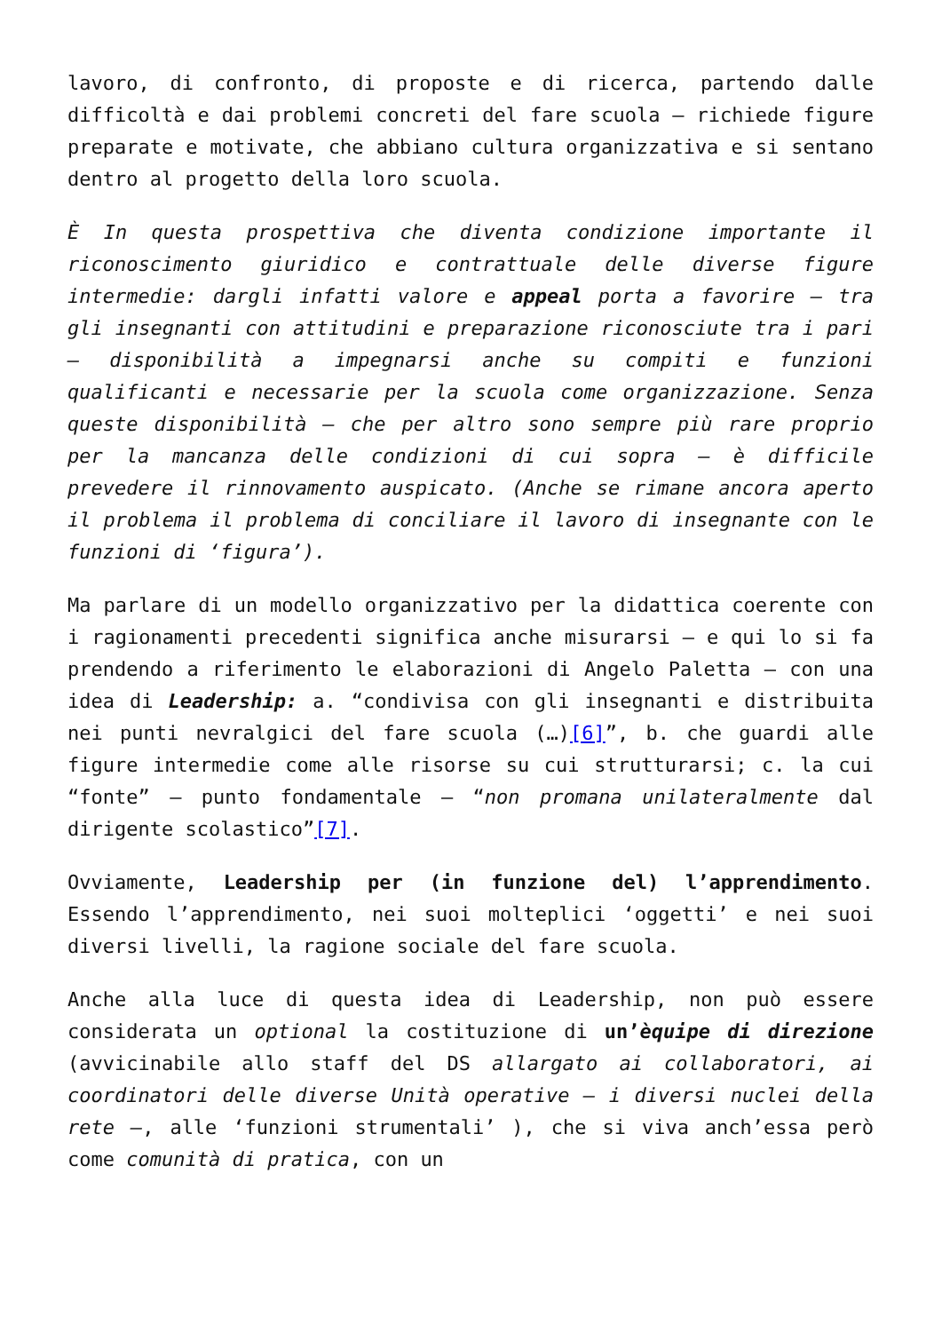lavoro, di confronto, di proposte e di ricerca, partendo dalle difficoltà e dai problemi concreti del fare scuola – richiede figure preparate e motivate, che abbiano cultura organizzativa e si sentano dentro al progetto della loro scuola.
È In questa prospettiva che diventa condizione importante il riconoscimento giuridico e contrattuale delle diverse figure intermedie: dargli infatti valore e appeal porta a favorire – tra gli insegnanti con attitudini e preparazione riconosciute tra i pari – disponibilità a impegnarsi anche su compiti e funzioni qualificanti e necessarie per la scuola come organizzazione. Senza queste disponibilità – che per altro sono sempre più rare proprio per la mancanza delle condizioni di cui sopra – è difficile prevedere il rinnovamento auspicato. (Anche se rimane ancora aperto il problema il problema di conciliare il lavoro di insegnante con le funzioni di ‘figura’).
Ma parlare di un modello organizzativo per la didattica coerente con i ragionamenti precedenti significa anche misurarsi – e qui lo si fa prendendo a riferimento le elaborazioni di Angelo Paletta – con una idea di Leadership: a. “condivisa con gli insegnanti e distribuita nei punti nevralgici del fare scuola (…)[6]”, b. che guardi alle figure intermedie come alle risorse su cui strutturarsi; c. la cui “fonte” – punto fondamentale – “non promana unilateralmente dal dirigente scolastico”[7].
Ovviamente, Leadership per (in funzione del) l’apprendimento. Essendo l’apprendimento, nei suoi molteplici ‘oggetti’ e nei suoi diversi livelli, la ragione sociale del fare scuola.
Anche alla luce di questa idea di Leadership, non può essere considerata un optional la costituzione di un’èquipe di direzione (avvicinabile allo staff del DS allargato ai collaboratori, ai coordinatori delle diverse Unità operative – i diversi nuclei della rete –, alle ‘funzioni strumentali’ ), che si viva anch’essa però come comunità di pratica, con un